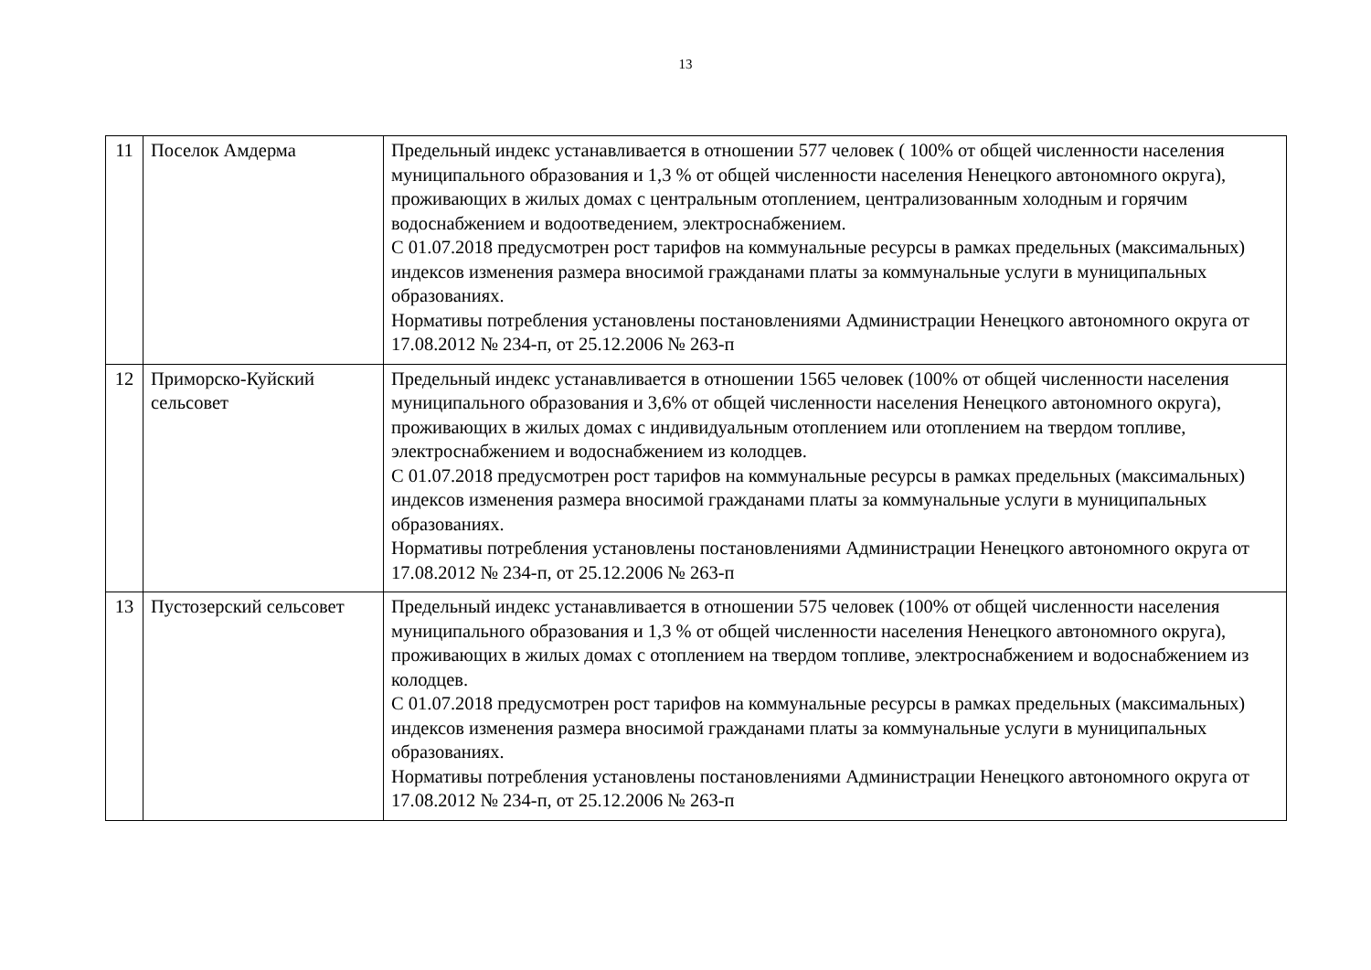13
| 11 | Поселок Амдерма | Предельный индекс устанавливается в отношении 577 человек ( 100% от общей численности населения муниципального образования и 1,3 % от общей численности населения Ненецкого автономного округа), проживающих в жилых домах с центральным отоплением, централизованным холодным и горячим водоснабжением и водоотведением, электроснабжением. С 01.07.2018 предусмотрен рост тарифов на коммунальные ресурсы в рамках предельных (максимальных) индексов изменения размера вносимой гражданами платы за коммунальные услуги в муниципальных образованиях. Нормативы потребления установлены постановлениями Администрации Ненецкого автономного округа от 17.08.2012 № 234-п, от 25.12.2006 № 263-п |
| 12 | Приморско-Куйский сельсовет | Предельный индекс устанавливается в отношении 1565 человек (100% от общей численности населения муниципального образования и 3,6% от общей численности населения Ненецкого автономного округа), проживающих в жилых домах с индивидуальным отоплением или отоплением на твердом топливе, электроснабжением и водоснабжением из колодцев. С 01.07.2018 предусмотрен рост тарифов на коммунальные ресурсы в рамках предельных (максимальных) индексов изменения размера вносимой гражданами платы за коммунальные услуги в муниципальных образованиях. Нормативы потребления установлены постановлениями Администрации Ненецкого автономного округа от 17.08.2012 № 234-п, от 25.12.2006 № 263-п |
| 13 | Пустозерский сельсовет | Предельный индекс устанавливается в отношении 575 человек (100% от общей численности населения муниципального образования и 1,3 % от общей численности населения Ненецкого автономного округа), проживающих в жилых домах с отоплением на твердом топливе, электроснабжением и водоснабжением из колодцев. С 01.07.2018 предусмотрен рост тарифов на коммунальные ресурсы в рамках предельных (максимальных) индексов изменения размера вносимой гражданами платы за коммунальные услуги в муниципальных образованиях. Нормативы потребления установлены постановлениями Администрации Ненецкого автономного округа от 17.08.2012 № 234-п, от 25.12.2006 № 263-п |